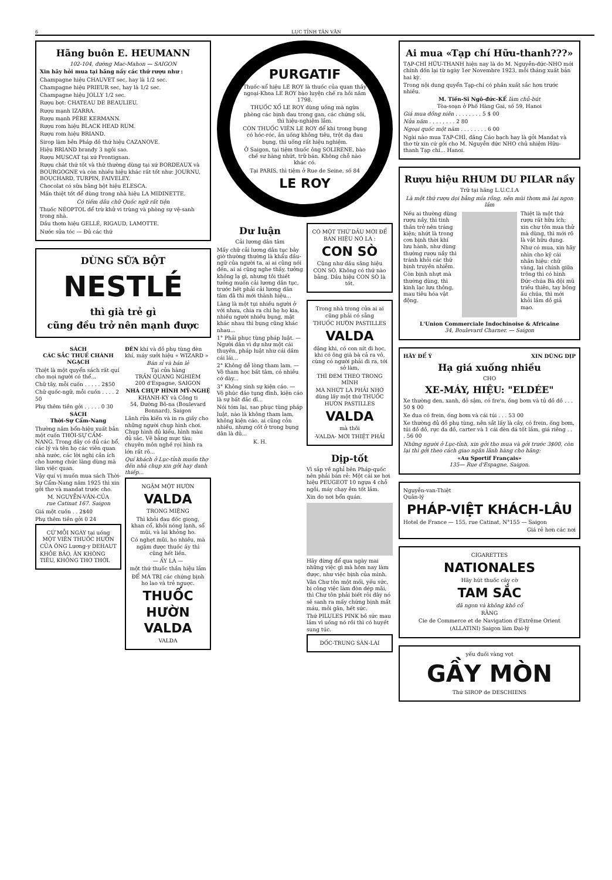6 LỤC TỈNH TÂN VĂN
Hãng buôn E. HEUMANN
102-104, đường Mac-Mahon — SAIGON
Xin hãy hỏi mua tại hãng nầy các thứ rượu như :
Champagne hiệu CHAUVET sec, hay là 1/2 sec.
Champagne hiệu PRIEUR sec, hay là 1/2 sec.
Champagne hiệu JOLLY 1/2 sec.
Rượu bọt: CHATEAU DE BEAULIEU.
Rượu mạnh IZARRA.
Rượu mạnh PÈRE KERMANN.
Rượu rom hiệu BLACK HEAD RUM.
Rượu rom hiệu BRIAND.
Sirop làm bên Pháp đồ thứ hiệu CAZANOVE.
Hiệu BRIAND brandy 3 ngôi sao.
Rượu MUSCAT tại xứ Frontignan.
Rượu chát thứ tốt và thứ thường dùng tại xứ BORDEAUX và BOURGOGNE và còn nhiều hiệu khác rất tốt như: JOURNU, BOUCHARD, TURPIN, FAIVELEY.
Chocolat có sữa bằng bột hiệu ELESCA.
Mấn thiệt tốt để dùng trong nhà hiệu LA MIDINETTE.
Có tiếm dầu chữ Quốc ngữ rất tiện
Thuốc NÉOPTOL để trừ khử vi trùng và phòng sự vệ-sanh trong nhà.
Dầu thơm hiệu GELLÉ, RIGAUD, LAMOTTE.
Nước sửa tóc — Đủ các thứ
DÙNG SỮA BỘT
NESTLÉ
thì già trẻ gì
cũng đều trở nên mạnh được
SÁCH
CÁC SẮC THUẾ CHÁNH NGẠCH
Thiệt là một quyển sách rất quí cho mọi người có thể...
Chữ tây, mỗi cuốn . . . . . 2$50
Chữ quốc-ngữ, mỗi cuốn . . . . 2 50
Phụ thêm tiền gởi . . . . . 0 30
SÁCH
Thời-Sự Cẩm-Nang
Thường năm bổn-hiệu xuất bản một cuốn THỜI-SỰ CẨM-NANG. Trong đây có đủ các bổ, các lý và tên họ các viên quan nhà nước, các lời nghị cần ích cho hương chức làng dùng mà làm việc quan.
Vậy quí vị muốn mua sách Thời-Sự Cẩm-Nang năm 1925 thì xin gởi thơ và mandat trước cho.
M. NGUYỄN-VĂN-CỦA
rue Catinat 167. Saigon
Giá một cuốn . . 2$40
Phụ thêm tiền gởi 0 24
CỨ MỖI NGÀY tại uống MỘT VIÊN THUỐC HƯỜN CỦA ÔNG Lương-y DEHAUT
KHỎE BẢO, ĂN KHÔNG TIÊU, KHÔNG THƠ THỚI.
ĐÈN khí và đồ phụ tùng đèn khí, máy sưởi hiệu « WIZARD »
Bán sỉ và bán lẻ
Tại cửa hàng
TRẦN QUANG NGHIÊM
200 d'Espagne, SAIGON
NHÀ CHỤP HÌNH MỸ-NGHỆ
KHÁNH-KÝ và Công ti
54, Đường Bô-na (Boulevard Bonnard), Saigon
Lãnh rửa kiến và in ra giấy cho những người chụp hình chơi. Chụp hình đủ kiểu, hình màu đủ sắc. Vẽ bằng mực tàu; chuyên môn nghề rọi hình ra lớn rất rõ...
Quí khách ở Lục-tỉnh muốn thợ đến nhà chụp xin gởi hay danh thiếp...
NGẬM MỘT HƯỜN
VALDA
TRONG MIỆNG
Thì khỏi đau đốc giọng, khan cổ, khỏi nóng lạnh, sổ mũi, và lại khỏng ho.
Có nghẹt mũi, ho nhiều, mà ngậm được thuốc ấy thì cũng hết liền.
— ẤY LÀ —
một thứ thuốc thần hiệu lắm
ĐỂ MÀ TRỊ các chứng bịnh ho lao và trẻ nguợc.
THUỐC HƯỜN VALDA
VALDA
PURGATIF
Thuốc-xổ hiệu LE ROY là thuốc của quan thầy ngoại-Khoa LE ROY bào luyện chế ra hồi năm 1798.
THUỐC XỔ LE ROY dùng uống mà ngừa phòng các bịnh đau trong gan, các chứng sôi, thì hiệu-nghiệm lắm.
CÒN THUỐC VIÊN LE ROY để khi trong bụng có hóc-róc, ăn uống không tiêu, trột dạ đau bụng, thì uống rất hiệu nghiệm.
Ở Saigon, tại tiệm thuốc ông SOLIRENE, bào chế sư hàng nhứt, trữ bán. Không chỗ nào khác có.
Tại PARIS, thì tiệm ở Rue de Seine, số 84
LE ROY
Dư luận
Cải lương dân tâm
Mấy chữ cải lương dân tục bây giờ thường thường là khẩu đầu-ngữ của người ta, ai ai cũng nói đến, ai ai cũng nghe thấy, tưởng không lạ gì, nhưng tôi thiết tưởng muốn cải lương dân tục, trước hết phải cải lương dân tâm đã thì mới thành hiệu...
Làng là một tụi nhiều người ở với nhau, chia ra chi họ họ kia, nhiều người nhiều bụng, mặt khác nhau thì bụng cũng khác nhau...
1° Phải phục tùng pháp luật. — Người dân vì dự như một cái thuyền, pháp luật như cái dầm cái lái...
2° Không dễ lòng tham lam. — Vô tham học bất tâm, có nhiều cớ dày...
3° Không sinh sự kiện cáo. — Vô phúc đáo tụng đình, kiện cáo là sự bất đắc dĩ...
Nói tóm lại, sao phục tùng pháp luật, nào là không tham lam, không kiện cáo, ai cũng cỏn nhiều, nhưng cốt ở trong bụng dân là đủ...
K. H.
CÓ MỘT THỨ DẦU MỚI ĐỂ BÁN HIỆU NÓ LÀ :
CON SÒ
Cũng như dầu săng hiệu CON SÒ. Không có thứ nào bằng. Dầu hiệu CON SÒ là tốt.
Trong nhà trong cửa ai ai cũng phải có sẵng
THUỐC HƯỜN PASTILLES
VALDA
đặng khi, có con nít đi học, khi có ông già bà cả ra vô, cùng có người phải đi ra, tới sở làm,
THÌ ĐEM THEO TRONG MÌNH
MÀ NHỨT LÀ PHẢI NHỚ dùng lấy một thứ THUỐC HƯỜN PASTILLES
VALDA
mà thôi
-VALDA- MỚI THIỆT PHẢI
Dịp-tốt
Vì sắp về nghỉ bên Pháp-quốc nên phải bán rẻ: Một cái xe hơi hiệu PEUGEOT 10 ngựa 4 chỗ ngồi, máy chạy êm tốt lắm.
Xin do nơi bổn quán.
Hãy đừng để qua ngày mai những việc gì mà hôm nay làm được, như việc bịnh của mình.
Vân Chư tôn một mối, yếu sức, bị công việc làm đòn dép mãi, thì Chư tôn phải biết rỏi đây nó sẽ sanh ra mấy chứng bịnh mất máu, mỏi gân, hết sức.
Thứ PILULES PINK bồ sức mau lắm vì uống nó rồi thì có huyết sung túc.
DỐC-TRUNG SÂN-LÀI
Ai mua «Tạp chí Hữu-thanh???»
TẠP-CHÍ HỮU-THANH hiện nay là do M. Nguyễn-đức-NHO mới chính đốn lại từ ngày 1er Novembre 1923, mỗi tháng xuất bản hai kỳ.
Trong nội dung quyển Tạp-chí có phần xuất sắc hơn trước nhiều.
M. Tiến-Sĩ Ngô-đức-KẾ làm chủ-bút
Tòa-soạn ở Phố Hàng Gai, số 59, Hanoi
Giá mua đồng niên . . . . . . . . 5 $ 00
Nửa năm . . . . . . . . 2 80
Ngoại quốc một năm . . . . . . . . 6 00
Ngài nào mua TẠP-CHÍ, đăng Cáo bạch hay là gởi Mandat và thơ từ xin cứ gởi cho M. Nguyễn đức NHO chủ nhiệm Hữu-thanh Tạp chí... Hanoi.
Rượu hiệu RHUM DU PILAR nầy
Trữ tại hãng L.U.C.I.A
Là một thứ rượu dọi bằng mía rồng, nên mùi thơm mà lại ngon lắm
Nếu ai thường dùng rượu nầy, thì tinh thần trở nên tráng kiện; nhứt là trong cơn bịnh thời khí lưu hành, như dùng thường rượu nầy thì tránh khỏi các thứ bịnh truyền nhiễm.
Còn bịnh nhựt mà thường dùng, thì kinh lạc lưu thông, mau tiêu hóa vật động.
Thiệt là một thứ rượu rất hữu ích; xin chư tôn mua thử mà dùng, thì mới rõ là vật hữu dụng.
Như có mua, xin hãy nhìn cho kỹ cái nhãn hiệu: chữ vàng, lại chính giữa trông thì có hình Đức-chúa Bà đội mũ triều thiên, tay bồng ấu chúa, thì mới khỏi lầm đồ giả mạo.
L'Union Commerciale Indochinoise & Africaine
34, Boulevard Charner. — Saigon
HÃY ĐỂ Ý XIN DÙNG DỊP
Hạ giá xuống nhiều
CHO
XE-MÁY, HIỆU: "ELDÉE"
Xe thường đen, xanh, đỏ sậm, có fre'n, ống bơm và tủ đồ đồ . . . 50 $ 00
Xe đua có frein, ống bơm và cái túi . . . 53 00
Xe thường đủ đồ phụ tùng, nên sắt lấy là cây, có frein, ống bơm, túi đồ đồ, rực đa đồ, carter và 1 cái đèn đá tốt lắm, giá riêng . . . 56 00
Những người ở Lục-tỉnh, xin gởi tho mua và gởi trước 3$00, còn lại thì gởi theo cách giao ngân lãnh hàng cho hãng:
«Au Sportif Français»
135— Rue d'Espagne, Saigon.
Nguyễn-van-Thiệt
Quản-lý
PHÁP-VIỆT KHÁCH-LÂU
Hotel de France — 155, rue Catinat, N°155 — Saigon
Giá rẻ hơn các nơi
CIGARETTES
NATIONALES
Hãy hút thuốc cây cờ
TAM SẮC
đã ngon và không khô cổ
RẰNG
Cie de Commerce et de Navigation d'Extrême Orient
(ALLATINI) Saigon làm Đại-lý
yếu đuối vàng vọt
GẦY MÒN
Thứ SIROP de DESCHIENS